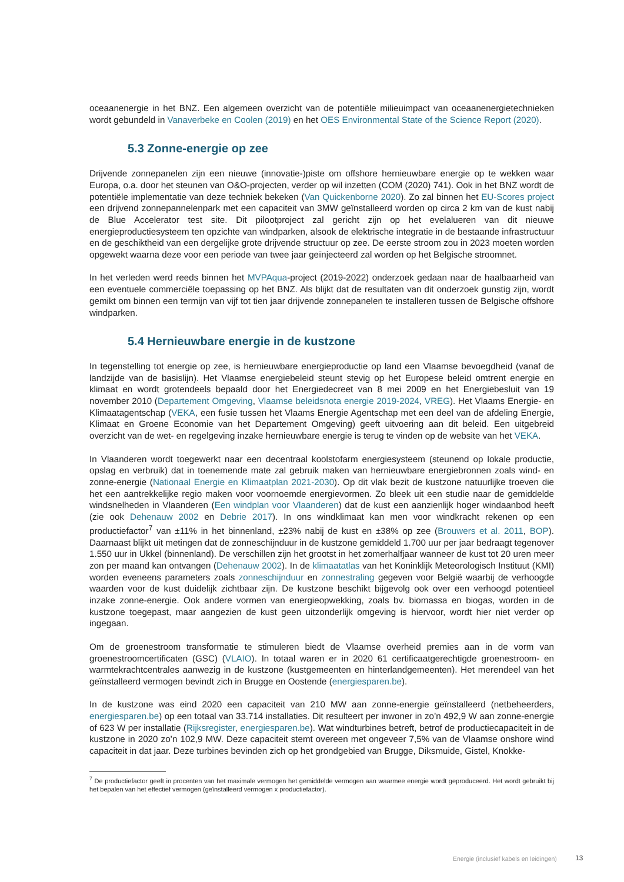oceaanenergie in het BNZ. Een algemeen overzicht van de potentiële milieuimpact van oceaanenergietechnieken wordt gebundeld in Vanaverbeke en Coolen (2019) en het OES Environmental State of the Science Report (2020).
5.3 Zonne-energie op zee
Drijvende zonnepanelen zijn een nieuwe (innovatie-)piste om offshore hernieuwbare energie op te wekken waar Europa, o.a. door het steunen van O&O-projecten, verder op wil inzetten (COM (2020) 741). Ook in het BNZ wordt de potentiële implementatie van deze techniek bekeken (Van Quickenborne 2020). Zo zal binnen het EU-Scores project een drijvend zonnepannelenpark met een capaciteit van 3MW geïnstalleerd worden op circa 2 km van de kust nabij de Blue Accelerator test site. Dit pilootproject zal gericht zijn op het evelalueren van dit nieuwe energieproductiesysteem ten opzichte van windparken, alsook de elektrische integratie in de bestaande infrastructuur en de geschiktheid van een dergelijke grote drijvende structuur op zee. De eerste stroom zou in 2023 moeten worden opgewekt waarna deze voor een periode van twee jaar geïnjecteerd zal worden op het Belgische stroomnet.
In het verleden werd reeds binnen het MVPAqua-project (2019-2022) onderzoek gedaan naar de haalbaarheid van een eventuele commerciële toepassing op het BNZ. Als blijkt dat de resultaten van dit onderzoek gunstig zijn, wordt gemikt om binnen een termijn van vijf tot tien jaar drijvende zonnepanelen te installeren tussen de Belgische offshore windparken.
5.4 Hernieuwbare energie in de kustzone
In tegenstelling tot energie op zee, is hernieuwbare energieproductie op land een Vlaamse bevoegdheid (vanaf de landzijde van de basislijn). Het Vlaamse energiebeleid steunt stevig op het Europese beleid omtrent energie en klimaat en wordt grotendeels bepaald door het Energiedecreet van 8 mei 2009 en het Energiebesluit van 19 november 2010 (Departement Omgeving, Vlaamse beleidsnota energie 2019-2024, VREG). Het Vlaams Energie- en Klimaatagentschap (VEKA, een fusie tussen het Vlaams Energie Agentschap met een deel van de afdeling Energie, Klimaat en Groene Economie van het Departement Omgeving) geeft uitvoering aan dit beleid. Een uitgebreid overzicht van de wet- en regelgeving inzake hernieuwbare energie is terug te vinden op de website van het VEKA.
In Vlaanderen wordt toegewerkt naar een decentraal koolstofarm energiesysteem (steunend op lokale productie, opslag en verbruik) dat in toenemende mate zal gebruik maken van hernieuwbare energiebronnen zoals wind- en zonne-energie (Nationaal Energie en Klimaatplan 2021-2030). Op dit vlak bezit de kustzone natuurlijke troeven die het een aantrekkelijke regio maken voor voornoemde energievormen. Zo bleek uit een studie naar de gemiddelde windsnelheden in Vlaanderen (Een windplan voor Vlaanderen) dat de kust een aanzienlijk hoger windaanbod heeft (zie ook Dehenauw 2002 en Debrie 2017). In ons windklimaat kan men voor windkracht rekenen op een productiefactor<sup>7</sup> van ±11% in het binnenland, ±23% nabij de kust en ±38% op zee (Brouwers et al. 2011, BOP). Daarnaast blijkt uit metingen dat de zonneschijnduur in de kustzone gemiddeld 1.700 uur per jaar bedraagt tegenover 1.550 uur in Ukkel (binnenland). De verschillen zijn het grootst in het zomerhalfjaar wanneer de kust tot 20 uren meer zon per maand kan ontvangen (Dehenauw 2002). In de klimaatatlas van het Koninklijk Meteorologisch Instituut (KMI) worden eveneens parameters zoals zonneschijnduur en zonnestraling gegeven voor België waarbij de verhoogde waarden voor de kust duidelijk zichtbaar zijn. De kustzone beschikt bijgevolg ook over een verhoogd potentieel inzake zonne-energie. Ook andere vormen van energieopwekking, zoals bv. biomassa en biogas, worden in de kustzone toegepast, maar aangezien de kust geen uitzonderlijk omgeving is hiervoor, wordt hier niet verder op ingegaan.
Om de groenestroom transformatie te stimuleren biedt de Vlaamse overheid premies aan in de vorm van groenestroomcertificaten (GSC) (VLAIO). In totaal waren er in 2020 61 certificaatgerechtigde groenestroom- en warmtekrachtcentrales aanwezig in de kustzone (kustgemeenten en hinterlandgemeenten). Het merendeel van het geïnstalleerd vermogen bevindt zich in Brugge en Oostende (energiesparen.be).
In de kustzone was eind 2020 een capaciteit van 210 MW aan zonne-energie geïnstalleerd (netbeheerders, energiesparen.be) op een totaal van 33.714 installaties. Dit resulteert per inwoner in zo’n 492,9 W aan zonne-energie of 623 W per installatie (Rijksregister, energiesparen.be). Wat windturbines betreft, betrof de productiecapaciteit in de kustzone in 2020 zo’n 102,9 MW. Deze capaciteit stemt overeen met ongeveer 7,5% van de Vlaamse onshore wind capaciteit in dat jaar. Deze turbines bevinden zich op het grondgebied van Brugge, Diksmuide, Gistel, Knokke-
<sup>7</sup> De productiefactor geeft in procenten van het maximale vermogen het gemiddelde vermogen aan waarmee energie wordt geproduceerd. Het wordt gebruikt bij het bepalen van het effectief vermogen (geïnstalleerd vermogen x productiefactor).
Energie (inclusief kabels en leidingen)
13